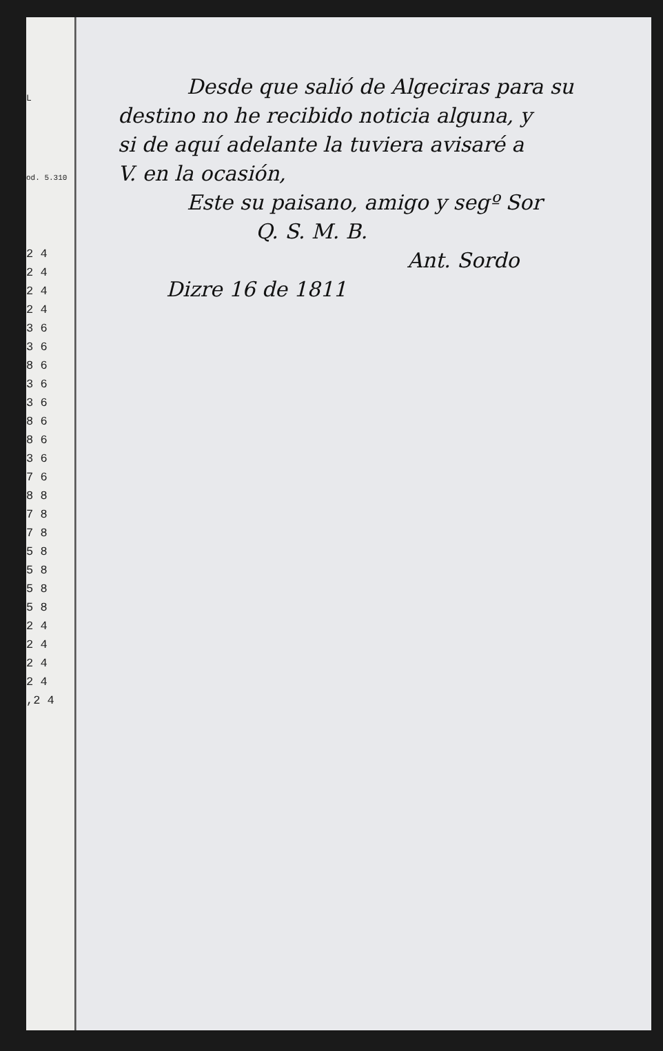L
od. 5.310
2 4
2 4
2 4
2 4
3 6
3 6
8 6
3 6
3 6
8 6
8 6
3 6
7 6
8 8
7 8
7 8
5 8
5 8
5 8
5 8
2 4
2 4
2 4
2 4
,2 4
Desde que salió de Algeciras para su
destino no he recibido noticia alguna, y
si de aquí adelante la tuviera avisaré a
V. en la ocasión,
Este su paisano, amigo y segº Sor
Q. S. M. B.
Ant. Sordo
Dizre 16 de 1811